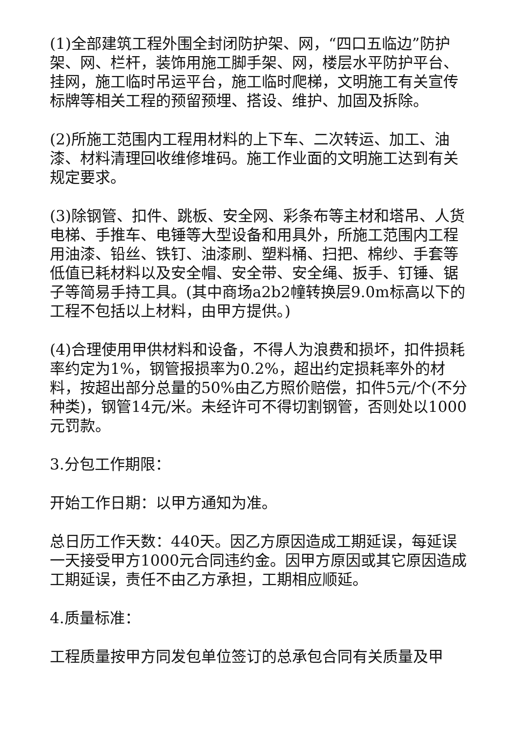(1)全部建筑工程外围全封闭防护架、网，“四口五临边”防护架、网、栏杆，装饰用施工脚手架、网，楼层水平防护平台、挂网，施工临时吊运平台，施工临时爬梯，文明施工有关宣传标牌等相关工程的预留预埋、搭设、维护、加固及拆除。
(2)所施工范围内工程用材料的上下车、二次转运、加工、油漆、材料清理回收维修堆码。施工作业面的文明施工达到有关规定要求。
(3)除钢管、扣件、跳板、安全网、彩条布等主材和塔吊、人货电梯、手推车、电锤等大型设备和用具外，所施工范围内工程用油漆、铅丝、铁钉、油漆刷、塑料桶、扫把、棉纱、手套等低值已耗材料以及安全帽、安全带、安全绳、扳手、钉锤、锯子等简易手持工具。(其中商场a2b2幢转换层9.0m标高以下的工程不包括以上材料，由甲方提供。)
(4)合理使用甲供材料和设备，不得人为浪费和损坏，扣件损耗率约定为1%，钢管报损率为0.2%，超出约定损耗率外的材料，按超出部分总量的50%由乙方照价赔偿，扣件5元/个(不分种类)，钢管14元/米。未经许可不得切割钢管，否则处以1000元罚款。
3.分包工作期限：
开始工作日期：以甲方通知为准。
总日历工作天数：440天。因乙方原因造成工期延误，每延误一天接受甲方1000元合同违约金。因甲方原因或其它原因造成工期延误，责任不由乙方承担，工期相应顺延。
4.质量标准：
工程质量按甲方同发包单位签订的总承包合同有关质量及甲